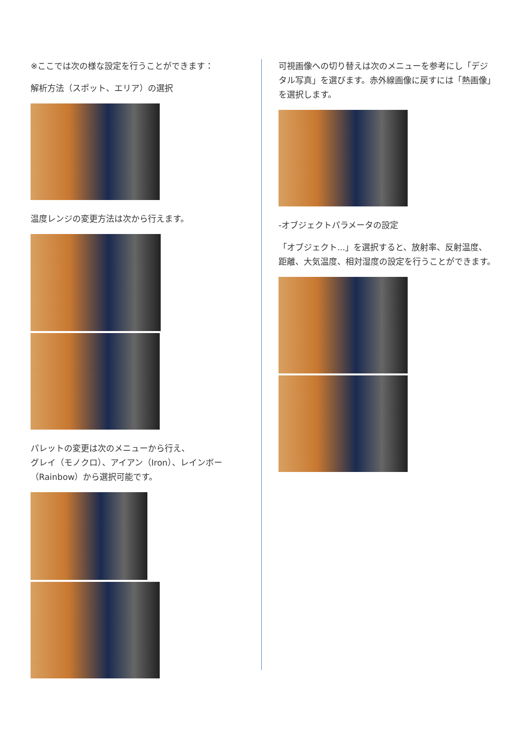※ここでは次の様な設定を行うことができます：
解析方法（スポット、エリア）の選択
温度レンジの変更方法は次から行えます。
パレットの変更は次のメニューから行え、
グレイ（モノクロ）、アイアン（Iron）、レインボー（Rainbow）から選択可能です。
可視画像への切り替えは次のメニューを参考にし「デジタル写真」を選びます。赤外線画像に戻すには「熱画像」を選択します。
-オブジェクトパラメータの設定
「オブジェクト...」を選択すると、放射率、反射温度、距離、大気温度、相対湿度の設定を行うことができます。